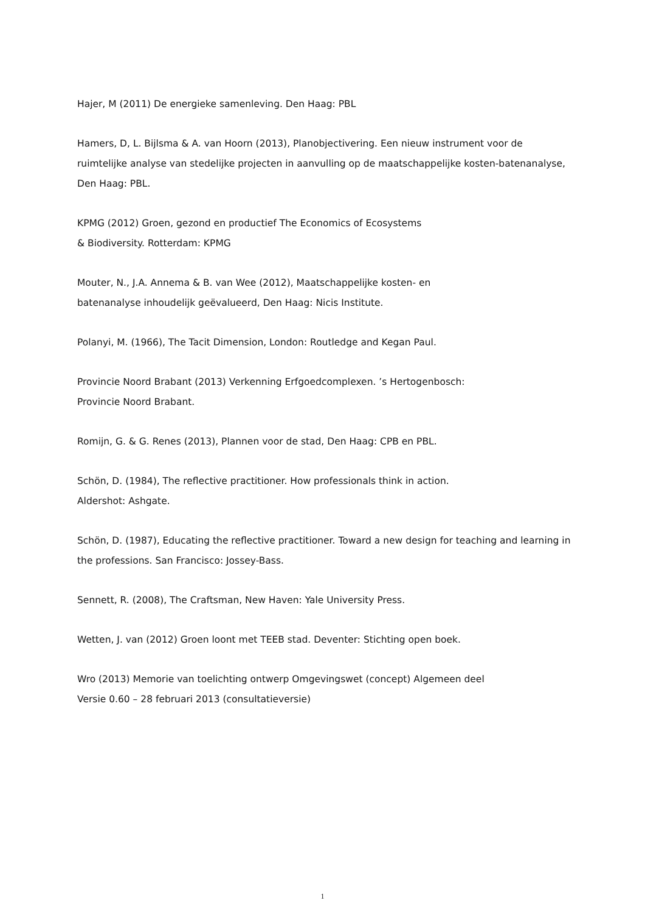Hajer, M (2011) De energieke samenleving. Den Haag: PBL
Hamers, D, L. Bijlsma & A. van Hoorn (2013), Planobjectivering. Een nieuw instrument voor de ruimtelijke analyse van stedelijke projecten in aanvulling op de maatschappelijke kosten-batenanalyse, Den Haag: PBL.
KPMG (2012) Groen, gezond en productief The Economics of Ecosystems
& Biodiversity. Rotterdam: KPMG
Mouter, N., J.A. Annema & B. van Wee (2012), Maatschappelijke kosten- en
batenanalyse inhoudelijk geëvalueerd, Den Haag: Nicis Institute.
Polanyi, M. (1966), The Tacit Dimension, London: Routledge and Kegan Paul.
Provincie Noord Brabant (2013) Verkenning Erfgoedcomplexen. ’s Hertogenbosch:
Provincie Noord Brabant.
Romijn, G. & G. Renes (2013), Plannen voor de stad, Den Haag: CPB en PBL.
Schön, D. (1984), The reflective practitioner. How professionals think in action.
Aldershot: Ashgate.
Schön, D. (1987), Educating the reflective practitioner. Toward a new design for teaching and learning in the professions. San Francisco: Jossey-Bass.
Sennett, R. (2008), The Craftsman, New Haven: Yale University Press.
Wetten, J. van (2012) Groen loont met TEEB stad. Deventer: Stichting open boek.
Wro (2013) Memorie van toelichting ontwerp Omgevingswet (concept) Algemeen deel
Versie 0.60 – 28 februari 2013 (consultatieversie)
1